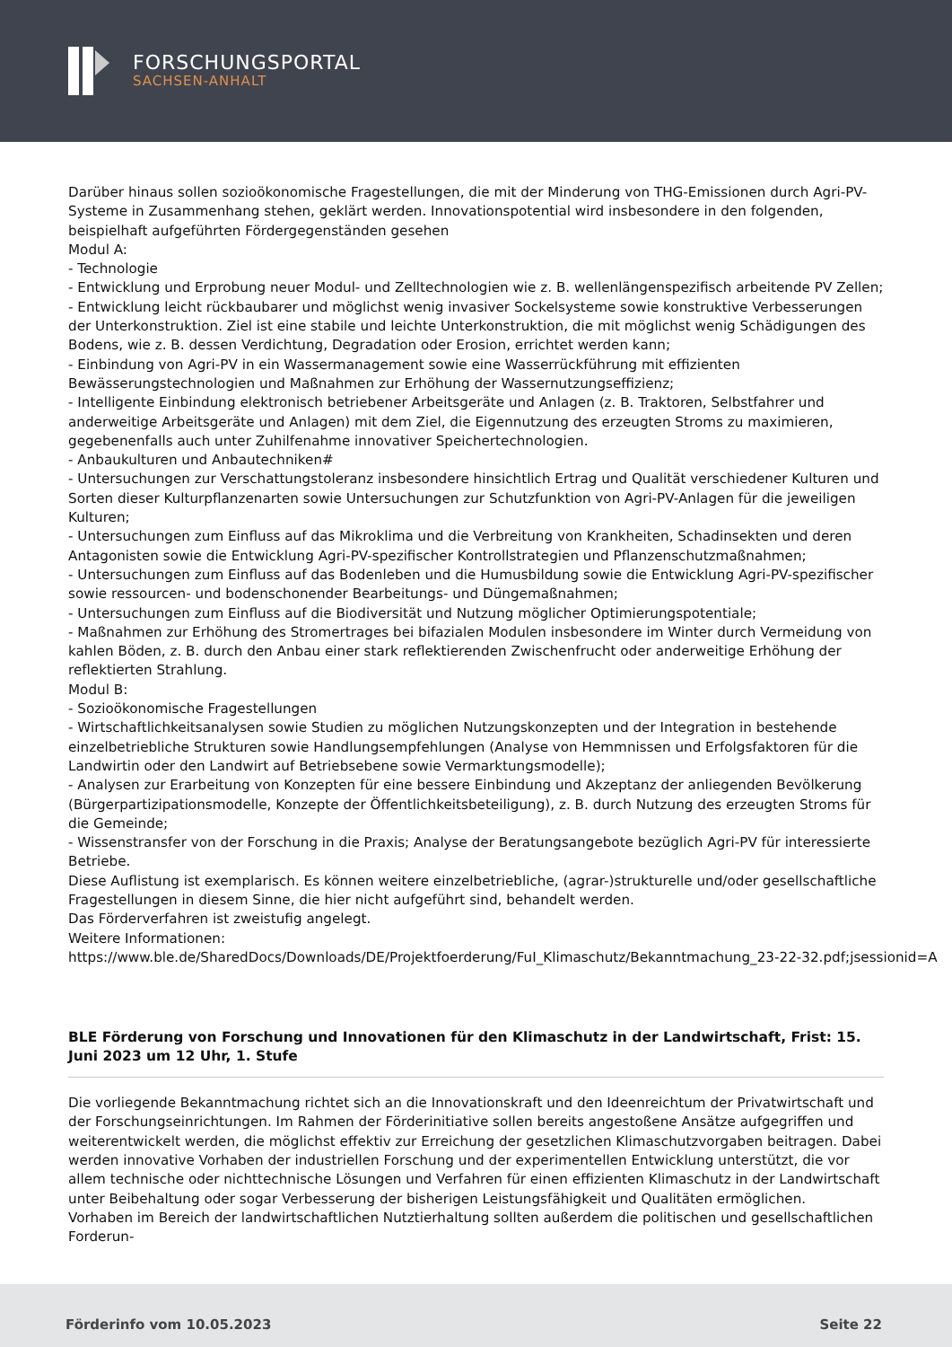FORSCHUNGSPORTAL
SACHSEN-ANHALT
Darüber hinaus sollen sozioökonomische Fragestellungen, die mit der Minderung von THG-Emissionen durch Agri-PV-Systeme in Zusammenhang stehen, geklärt werden. Innovationspotential wird insbesondere in den folgenden, beispielhaft aufgeführten Fördergegenständen gesehen
Modul A:
- Technologie
- Entwicklung und Erprobung neuer Modul- und Zelltechnologien wie z. B. wellenlängenspezifisch arbeitende PV Zellen;
- Entwicklung leicht rückbaubarer und möglichst wenig invasiver Sockelsysteme sowie konstruktive Verbesserungen der Unterkonstruktion. Ziel ist eine stabile und leichte Unterkonstruktion, die mit möglichst wenig Schädigungen des Bodens, wie z. B. dessen Verdichtung, Degradation oder Erosion, errichtet werden kann;
- Einbindung von Agri-PV in ein Wassermanagement sowie eine Wasserrückführung mit effizienten Bewässerungstechnologien und Maßnahmen zur Erhöhung der Wassernutzungseffizienz;
- Intelligente Einbindung elektronisch betriebener Arbeitsgeräte und Anlagen (z. B. Traktoren, Selbstfahrer und anderweitige Arbeitsgeräte und Anlagen) mit dem Ziel, die Eigennutzung des erzeugten Stroms zu maximieren, gegebenenfalls auch unter Zuhilfenahme innovativer Speichertechnologien.
- Anbaukulturen und Anbautechniken#
- Untersuchungen zur Verschattungstoleranz insbesondere hinsichtlich Ertrag und Qualität verschiedener Kulturen und Sorten dieser Kulturpflanzenarten sowie Untersuchungen zur Schutzfunktion von Agri-PV-Anlagen für die jeweiligen Kulturen;
- Untersuchungen zum Einfluss auf das Mikroklima und die Verbreitung von Krankheiten, Schadinsekten und deren Antagonisten sowie die Entwicklung Agri-PV-spezifischer Kontrollstrategien und Pflanzenschutzmaßnahmen;
- Untersuchungen zum Einfluss auf das Bodenleben und die Humusbildung sowie die Entwicklung Agri-PV-spezifischer sowie ressourcen- und bodenschonender Bearbeitungs- und Düngemaßnahmen;
- Untersuchungen zum Einfluss auf die Biodiversität und Nutzung möglicher Optimierungspotentiale;
- Maßnahmen zur Erhöhung des Stromertrages bei bifazialen Modulen insbesondere im Winter durch Vermeidung von kahlen Böden, z. B. durch den Anbau einer stark reflektierenden Zwischenfrucht oder anderweitige Erhöhung der reflektierten Strahlung.
Modul B:
- Sozioökonomische Fragestellungen
- Wirtschaftlichkeitsanalysen sowie Studien zu möglichen Nutzungskonzepten und der Integration in bestehende einzelbetriebliche Strukturen sowie Handlungsempfehlungen (Analyse von Hemmnissen und Erfolgsfaktoren für die Landwirtin oder den Landwirt auf Betriebsebene sowie Vermarktungsmodelle);
- Analysen zur Erarbeitung von Konzepten für eine bessere Einbindung und Akzeptanz der anliegenden Bevölkerung (Bürgerpartizipationsmodelle, Konzepte der Öffentlichkeitsbeteiligung), z. B. durch Nutzung des erzeugten Stroms für die Gemeinde;
- Wissenstransfer von der Forschung in die Praxis; Analyse der Beratungsangebote bezüglich Agri-PV für interessierte Betriebe.
Diese Auflistung ist exemplarisch. Es können weitere einzelbetriebliche, (agrar-)strukturelle und/oder gesellschaftliche Fragestellungen in diesem Sinne, die hier nicht aufgeführt sind, behandelt werden.
Das Förderverfahren ist zweistufig angelegt.
Weitere Informationen:
https://www.ble.de/SharedDocs/Downloads/DE/Projektfoerderung/FuI_Klimaschutz/Bekanntmachung_23-22-32.pdf;jsessionid=A
BLE Förderung von Forschung und Innovationen für den Klimaschutz in der Landwirtschaft, Frist: 15. Juni 2023 um 12 Uhr, 1. Stufe
Die vorliegende Bekanntmachung richtet sich an die Innovationskraft und den Ideenreichtum der Privatwirtschaft und der Forschungseinrichtungen. Im Rahmen der Förderinitiative sollen bereits angestoßene Ansätze aufgegriffen und weiterentwickelt werden, die möglichst effektiv zur Erreichung der gesetzlichen Klimaschutzvorgaben beitragen. Dabei werden innovative Vorhaben der industriellen Forschung und der experimentellen Entwicklung unterstützt, die vor allem technische oder nichttechnische Lösungen und Verfahren für einen effizienten Klimaschutz in der Landwirtschaft unter Beibehaltung oder sogar Verbesserung der bisherigen Leistungsfähigkeit und Qualitäten ermöglichen.
Vorhaben im Bereich der landwirtschaftlichen Nutztierhaltung sollten außerdem die politischen und gesellschaftlichen Forderun-
Förderinfo vom 10.05.2023 Seite 22